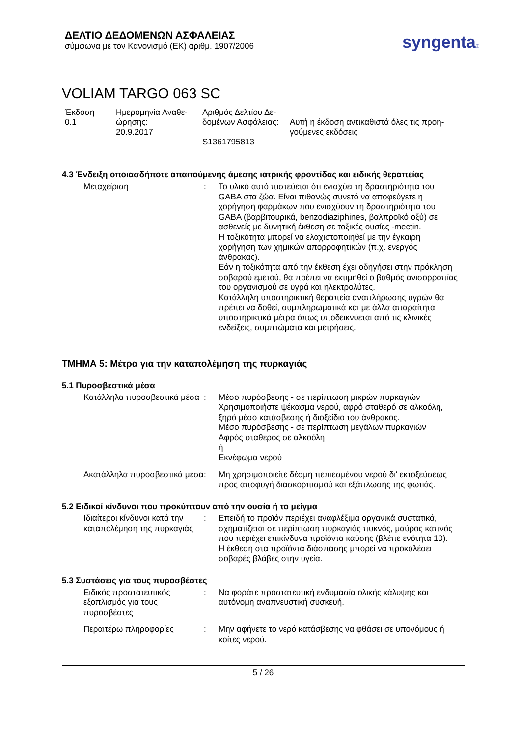ΔΕΛΤΙΟ ΔΕΔΟΜΕΝΩΝ ΑΣΦΑΛΕΙΑΣ
σύμφωνα με τον Κανονισμό (ΕΚ) αριθμ. 1907/2006
syngenta®
VOLIAM TARGO 063 SC
Έκδοση
0.1
Ημερομηνία Αναθε-
ώρησης:
20.9.2017
Αριθμός Δελτίου Δε-
δομένων Ασφάλειας:
S1361795813
Αυτή η έκδοση αντικαθιστά όλες τις προη-
γούμενες εκδόσεις
4.3 Ένδειξη οποιασδήποτε απαιτούμενης άμεσης ιατρικής φροντίδας και ειδικής θεραπείας
Μεταχείριση : Το υλικό αυτό πιστεύεται ότι ενισχύει τη δραστηριότητα του GABA στα ζώα. Είναι πιθανώς συνετό να αποφεύγετε η χορήγηση φαρμάκων που ενισχύουν τη δραστηριότητα του GABA (βαρβιτουρικά, benzodiaziphines, βαλπροϊκό οξύ) σε ασθενείς με δυνητική έκθεση σε τοξικές ουσίες -mectin.
Η τοξικότητα μπορεί να ελαχιστοποιηθεί με την έγκαιρη χορήγηση των χημικών απορροφητικών (π.χ. ενεργός άνθρακας).
Εάν η τοξικότητα από την έκθεση έχει οδηγήσει στην πρόκληση σοβαρού εμετού, θα πρέπει να εκτιμηθεί ο βαθμός ανισορροπίας του οργανισμού σε υγρά και ηλεκτρολύτες.
Κατάλληλη υποστηρικτική θεραπεία αναπλήρωσης υγρών θα πρέπει να δοθεί, συμπληρωματικά και με άλλα απαραίτητα υποστηρικτικά μέτρα όπως υποδεικνύεται από τις κλινικές ενδείξεις, συμπτώματα και μετρήσεις.
ΤΜΗΜΑ 5: Μέτρα για την καταπολέμηση της πυρκαγιάς
5.1 Πυροσβεστικά μέσα
Κατάλληλα πυροσβεστικά μέσα
: Μέσο πυρόσβεσης - σε περίπτωση μικρών πυρκαγιών
Χρησιμοποιήστε ψέκασμα νερού, αφρό σταθερό σε αλκοόλη, ξηρό μέσο κατάσβεσης ή διοξείδιο του άνθρακος.
Μέσο πυρόσβεσης - σε περίπτωση μεγάλων πυρκαγιών
Αφρός σταθερός σε αλκοόλη
ή
Εκνέφωμα νερού
Ακατάλληλα πυροσβεστικά μέσα
: Μη χρησιμοποιείτε δέσμη πεπιεσμένου νερού δι' εκτοξεύσεως προς αποφυγή διασκορπισμού και εξάπλωσης της φωτιάς.
5.2 Ειδικοί κίνδυνοι που προκύπτουν από την ουσία ή το μείγμα
Ιδιαίτεροι κίνδυνοι κατά την καταπολέμηση της πυρκαγιάς
: Επειδή το προϊόν περιέχει αναφλέξιμα οργανικά συστατικά, σχηματίζεται σε περίπτωση πυρκαγιάς πυκνός, μαύρος καπνός που περιέχει επικίνδυνα προϊόντα καύσης (βλέπε ενότητα 10).
Η έκθεση στα προϊόντα διάσπασης μπορεί να προκαλέσει σοβαρές βλάβες στην υγεία.
5.3 Συστάσεις για τους πυροσβέστες
Ειδικός προστατευτικός εξοπλισμός για τους πυροσβέστες
: Να φοράτε προστατευτική ενδυμασία ολικής κάλυψης και αυτόνομη αναπνευστική συσκευή.
Περαιτέρω πληροφορίες : Μην αφήνετε το νερό κατάσβεσης να φθάσει σε υπονόμους ή κοίτες νερού.
5 / 26